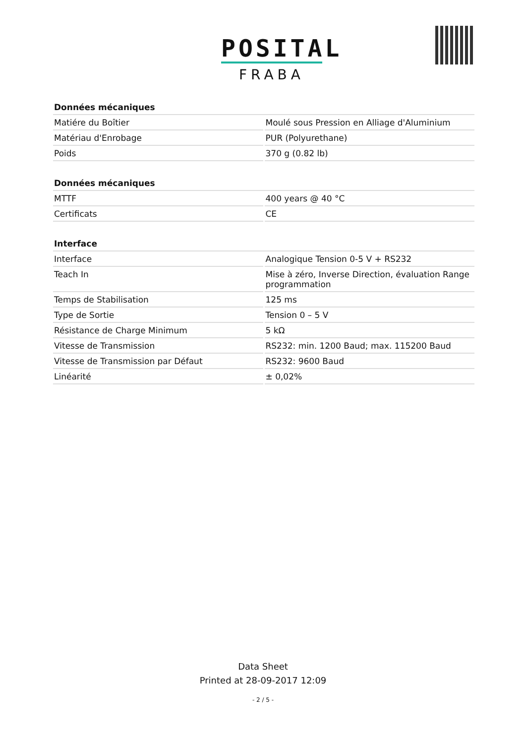POSITAL
FRABA
| Données mécaniques | |
| --- | --- |
| Matiére du Boîtier | Moulé sous Pression en Alliage d'Aluminium |
| Matériau d'Enrobage | PUR (Polyurethane) |
| Poids | 370 g (0.82 lb) |
| Données mécaniques | |
| --- | --- |
| MTTF | 400 years @ 40 °C |
| Certificats | CE |
| Interface | |
| --- | --- |
| Interface | Analogique Tension 0-5 V + RS232 |
| Teach In | Mise à zéro, Inverse Direction, évaluation Range programmation |
| Temps de Stabilisation | 125 ms |
| Type de Sortie | Tension 0 – 5 V |
| Résistance de Charge Minimum | 5 kΩ |
| Vitesse de Transmission | RS232: min. 1200 Baud; max. 115200 Baud |
| Vitesse de Transmission par Défaut | RS232: 9600 Baud |
| Linéarité | ± 0,02% |
Data Sheet
Printed at 28-09-2017 12:09
- 2 / 5 -